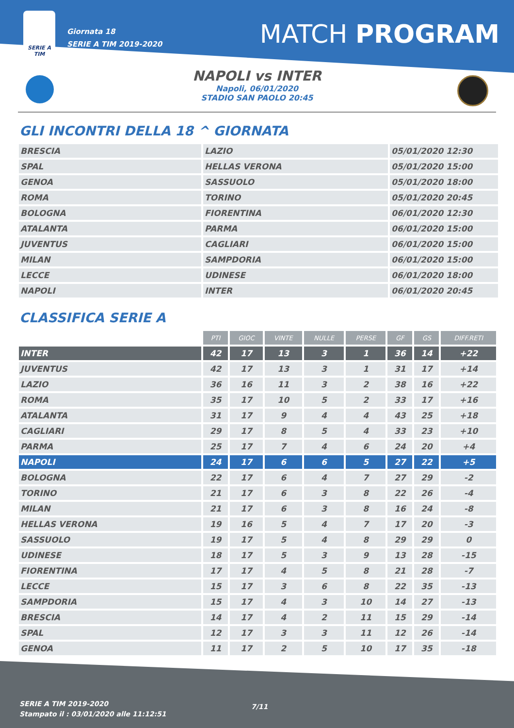SERIE A
TIM
Giornata 18
SERIE A TIM 2019-2020
MATCH PROGRAM
NAPOLI vs INTER
Napoli, 06/01/2020
STADIO SAN PAOLO 20:45
GLI INCONTRI DELLA 18 ^ GIORNATA
| BRESCIA | LAZIO | 05/01/2020 12:30 |
| SPAL | HELLAS VERONA | 05/01/2020 15:00 |
| GENOA | SASSUOLO | 05/01/2020 18:00 |
| ROMA | TORINO | 05/01/2020 20:45 |
| BOLOGNA | FIORENTINA | 06/01/2020 12:30 |
| ATALANTA | PARMA | 06/01/2020 15:00 |
| JUVENTUS | CAGLIARI | 06/01/2020 15:00 |
| MILAN | SAMPDORIA | 06/01/2020 15:00 |
| LECCE | UDINESE | 06/01/2020 18:00 |
| NAPOLI | INTER | 06/01/2020 20:45 |
CLASSIFICA SERIE A
| | PTI | GIOC | VINTE | NULLE | PERSE | GF | GS | DIFF.RETI |
| --- | --- | --- | --- | --- | --- | --- | --- | --- |
| INTER | 42 | 17 | 13 | 3 | 1 | 36 | 14 | +22 |
| JUVENTUS | 42 | 17 | 13 | 3 | 1 | 31 | 17 | +14 |
| LAZIO | 36 | 16 | 11 | 3 | 2 | 38 | 16 | +22 |
| ROMA | 35 | 17 | 10 | 5 | 2 | 33 | 17 | +16 |
| ATALANTA | 31 | 17 | 9 | 4 | 4 | 43 | 25 | +18 |
| CAGLIARI | 29 | 17 | 8 | 5 | 4 | 33 | 23 | +10 |
| PARMA | 25 | 17 | 7 | 4 | 6 | 24 | 20 | +4 |
| NAPOLI | 24 | 17 | 6 | 6 | 5 | 27 | 22 | +5 |
| BOLOGNA | 22 | 17 | 6 | 4 | 7 | 27 | 29 | -2 |
| TORINO | 21 | 17 | 6 | 3 | 8 | 22 | 26 | -4 |
| MILAN | 21 | 17 | 6 | 3 | 8 | 16 | 24 | -8 |
| HELLAS VERONA | 19 | 16 | 5 | 4 | 7 | 17 | 20 | -3 |
| SASSUOLO | 19 | 17 | 5 | 4 | 8 | 29 | 29 | 0 |
| UDINESE | 18 | 17 | 5 | 3 | 9 | 13 | 28 | -15 |
| FIORENTINA | 17 | 17 | 4 | 5 | 8 | 21 | 28 | -7 |
| LECCE | 15 | 17 | 3 | 6 | 8 | 22 | 35 | -13 |
| SAMPDORIA | 15 | 17 | 4 | 3 | 10 | 14 | 27 | -13 |
| BRESCIA | 14 | 17 | 4 | 2 | 11 | 15 | 29 | -14 |
| SPAL | 12 | 17 | 3 | 3 | 11 | 12 | 26 | -14 |
| GENOA | 11 | 17 | 2 | 5 | 10 | 17 | 35 | -18 |
SERIE A TIM 2019-2020
Stampato il : 03/01/2020 alle 11:12:51
7/11